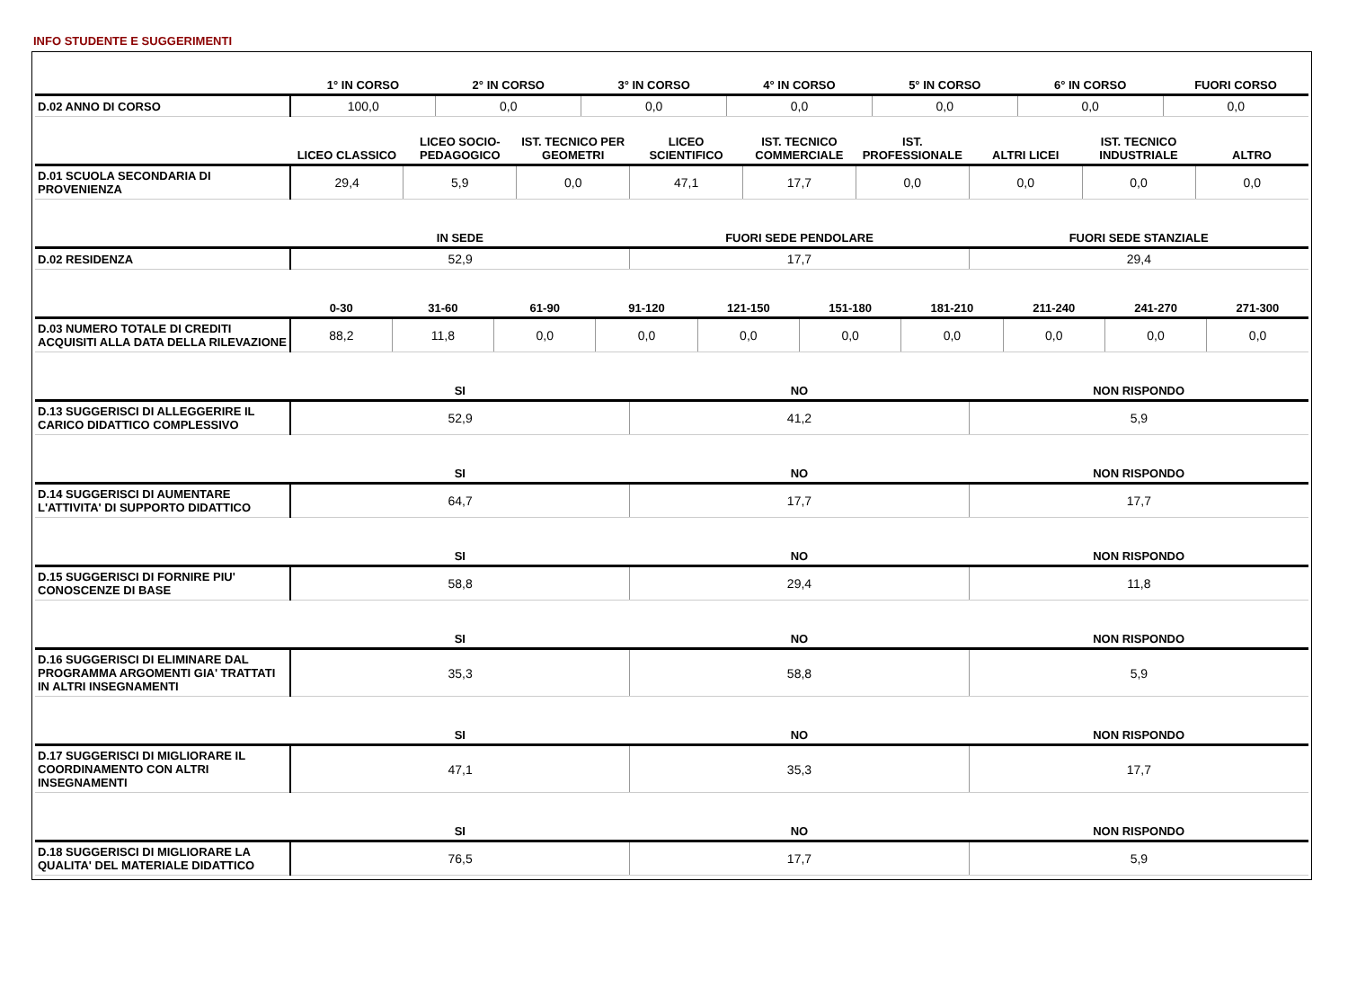INFO STUDENTE E SUGGERIMENTI
| | 1° IN CORSO | 2° IN CORSO | 3° IN CORSO | 4° IN CORSO | 5° IN CORSO | 6° IN CORSO | FUORI CORSO |
| --- | --- | --- | --- | --- | --- | --- | --- |
| D.02 ANNO DI CORSO | 100,0 | 0,0 | 0,0 | 0,0 | 0,0 | 0,0 | 0,0 |
| | LICEO CLASSICO | LICEO SOCIO-PEDAGOGICO | IST. TECNICO PER GEOMETRI | LICEO SCIENTIFICO | IST. TECNICO COMMERCIALE | IST. PROFESSIONALE | ALTRI LICEI | IST. TECNICO INDUSTRIALE | ALTRO |
| --- | --- | --- | --- | --- | --- | --- | --- | --- | --- |
| D.01 SCUOLA SECONDARIA DI PROVENIENZA | 29,4 | 5,9 | 0,0 | 47,1 | 17,7 | 0,0 | 0,0 | 0,0 | 0,0 |
| | IN SEDE | FUORI SEDE PENDOLARE | FUORI SEDE STANZIALE |
| --- | --- | --- | --- |
| D.02 RESIDENZA | 52,9 | 17,7 | 29,4 |
| | 0-30 | 31-60 | 61-90 | 91-120 | 121-150 | 151-180 | 181-210 | 211-240 | 241-270 | 271-300 |
| --- | --- | --- | --- | --- | --- | --- | --- | --- | --- | --- |
| D.03 NUMERO TOTALE DI CREDITI ACQUISITI ALLA DATA DELLA RILEVAZIONE | 88,2 | 11,8 | 0,0 | 0,0 | 0,0 | 0,0 | 0,0 | 0,0 | 0,0 | 0,0 |
| | SI | NO | NON RISPONDO |
| --- | --- | --- | --- |
| D.13 SUGGERISCI DI ALLEGGERIRE IL CARICO DIDATTICO COMPLESSIVO | 52,9 | 41,2 | 5,9 |
| | SI | NO | NON RISPONDO |
| --- | --- | --- | --- |
| D.14 SUGGERISCI DI AUMENTARE L'ATTIVITA' DI SUPPORTO DIDATTICO | 64,7 | 17,7 | 17,7 |
| | SI | NO | NON RISPONDO |
| --- | --- | --- | --- |
| D.15 SUGGERISCI DI FORNIRE PIU' CONOSCENZE DI BASE | 58,8 | 29,4 | 11,8 |
| | SI | NO | NON RISPONDO |
| --- | --- | --- | --- |
| D.16 SUGGERISCI DI ELIMINARE DAL PROGRAMMA ARGOMENTI GIA' TRATTATI IN ALTRI INSEGNAMENTI | 35,3 | 58,8 | 5,9 |
| | SI | NO | NON RISPONDO |
| --- | --- | --- | --- |
| D.17 SUGGERISCI DI MIGLIORARE IL COORDINAMENTO CON ALTRI INSEGNAMENTI | 47,1 | 35,3 | 17,7 |
| | SI | NO | NON RISPONDO |
| --- | --- | --- | --- |
| D.18 SUGGERISCI DI MIGLIORARE LA QUALITA' DEL MATERIALE DIDATTICO | 76,5 | 17,7 | 5,9 |